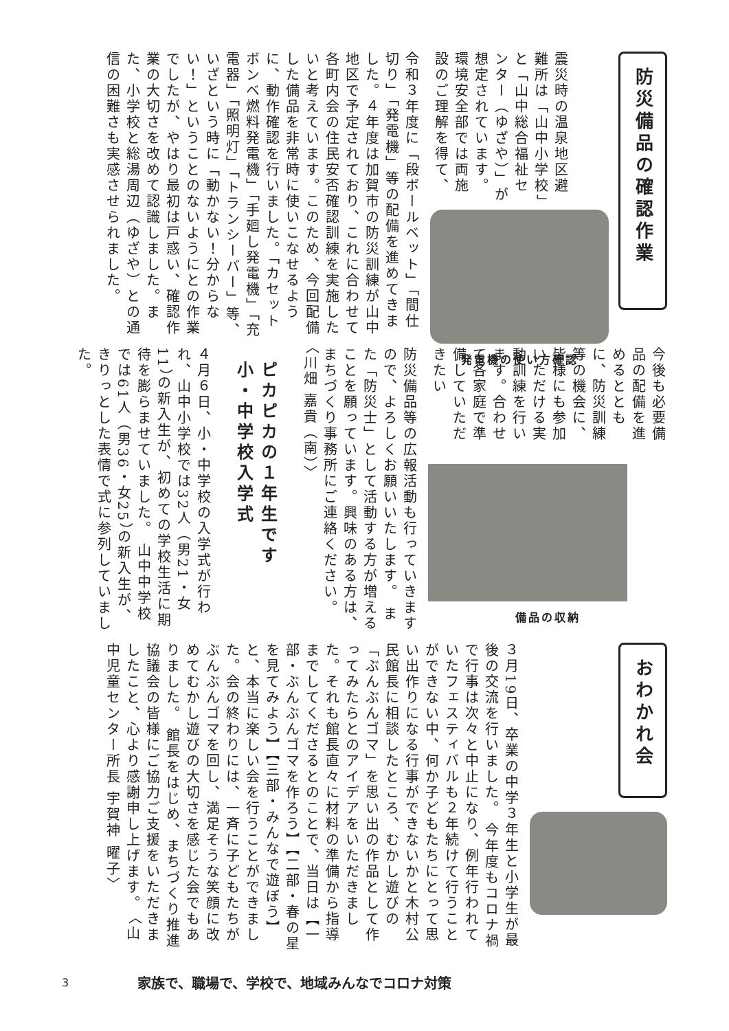防災備品の確認作業
震災時の温泉地区避難所は「山中小学校」と「山中総合福祉センター（ゆざや）」が想定されています。 環境安全部では両施設のご理解を得て、
発電機の使い方確認
令和３年度に「段ボールベット」「間仕切り」「発電機」等の配備を進めてきました。４年度は加賀市の防災訓練が山中地区で予定されており、これに合わせて各町内会の住民安否確認訓練を実施したいと考えています。このため、今回配備した備品を非常時に使いこなせるように、動作確認を行いました。「カセットボンベ燃料発電機」「手廻し発電機」「充電器」「照明灯」「トランシーバー」等、いざという時に「動かない！分からない！」ということのないようにとの作業でしたが、やはり最初は戸惑い、確認作業の大切さを改めて認識しました。また、小学校と総湯周辺（ゆざや）との通信の困難さも実感させられました。
今後も必要備品の配備を進めるとともに、防災訓練等の機会に、皆様にも参加いただける実動訓練を行います。合わせて各家庭で準備していただきたい
備品の収納
防災備品等の広報活動も行っていきますので、よろしくお願いいたします。 また「防災士」として活動する方が増えることを願っています。興味のある方は、まちづくり事務所にご連絡ください。 〈川畑 嘉貴（南）〉
ピカピカの１年生です 小・中学校入学式
４月６日、小・中学校の入学式が行われ、山中小学校では32人（男21・女11）の新入生が、初めての学校生活に期待を膨らませていました。 山中中学校では61人（男36・女25）の新入生が、きりっとした表情で式に参列していました。
おわかれ会
３月19日、卒業の中学３年生と小学生が最後の交流を行いました。 今年度もコロナ禍で行事は次々と中止になり、例年行われていたフェスティバルも２年続けて行うことができない中、何か子どもたちにとって思い出作りになる行事ができないかと木村公民館長に相談したところ、むかし遊びの「ぶんぶんゴマ」を思い出の作品として作ってみたらとのアイデアをいただきました。それも館長直々に材料の準備から指導までしてくださるとのことで、当日は【一部・ぶんぶんゴマを作ろう】【二部・春の星を見てみよう】【三部・みんなで遊ぼう】と、本当に楽しい会を行うことができました。会の終わりには、一斉に子どもたちがぶんぶんゴマを回し、満足そうな笑顔に改めてむかし遊びの大切さを感じた会でもありました。 館長をはじめ、まちづくり推進協議会の皆様にご協力ご支援をいただきましたこと、心より感謝申し上げます。 〈山中児童センター所長 宇賀神 曜子〉
3 家族で、職場で、学校で、地域みんなでコロナ対策